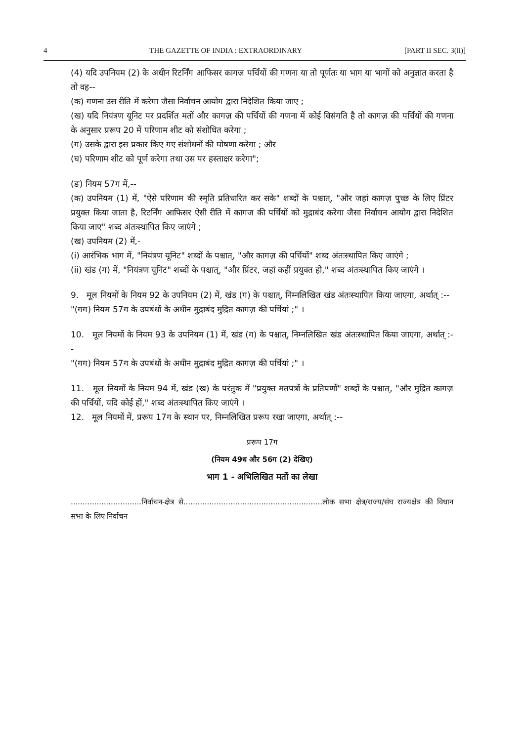4 THE GAZETTE OF INDIA : EXTRAORDINARY [PART II SEC. 3(ii)]
(4) यदि उपनियम (2) के अधीन रिटर्निंग आफिसर कागज़ पर्चियों की गणना या तो पूर्णतः या भाग या भागों को अनुज्ञात करता है तो वह--
(क) गणना उस रीति में करेगा जैसा निर्वाचन आयोग द्वारा निदेशित किया जाए ;
(ख) यदि नियंत्रण यूनिट पर प्रदर्शित मतों और कागज़ की पर्चियों की गणना में कोई विसंगति है तो कागज़ की पर्चियों की गणना के अनुसार प्ररूप 20 में परिणाम शीट को संशोधित करेगा ;
(ग) उसके द्वारा इस प्रकार किए गए संशोधनों की घोषणा करेगा ; और
(घ) परिणाम शीट को पूर्ण करेगा तथा उस पर हस्ताक्षर करेगा";
(ङ) नियम 57ग में,--
(क) उपनियम (1) में, "ऐसे परिणाम की स्मृति प्रतिधारित कर सके" शब्दों के पश्चात्, "और जहां कागज़ पुच्छ के लिए प्रिंटर प्रयुक्त किया जाता है, रिटर्निंग आफिसर ऐसी रीति में कागज की पर्चियों को मुद्राबंद करेगा जैसा निर्वाचन आयोग द्वारा निदेशित किया जाए" शब्द अंतःस्थापित किए जाएंगे ;
(ख) उपनियम (2) में,-
(i) आरंभिक भाग में, "नियंत्रण यूनिट" शब्दों के पश्चात्, "और कागज़ की पर्चियों" शब्द अंतःस्थापित किए जाएंगे ;
(ii) खंड (ग) में, "नियंत्रण यूनिट" शब्दों के पश्चात्, "और प्रिंटर, जहां कहीं प्रयुक्त हो," शब्द अंतःस्थापित किए जाएंगे ।
9. मूल नियमों के नियम 92 के उपनियम (2) में, खंड (ग) के पश्चात्, निम्नलिखित खंड अंतःस्थापित किया जाएगा, अर्थात् :--
"(गग) नियम 57ग के उपबंधों के अधीन मुद्राबंद मुद्रित कागज़ की पर्चियां ;" ।
10. मूल नियमों के नियम 93 के उपनियम (1) में, खंड (ग) के पश्चात्, निम्नलिखित खंड अंतःस्थापित किया जाएगा, अर्थात् :--
"(गग) नियम 57ग के उपबंधों के अधीन मुद्राबंद मुद्रित कागज़ की पर्चियां ;" ।
11. मूल नियमों के नियम 94 में, खंड (ख) के परंतुक में "प्रयुक्त मतपत्रों के प्रतिपर्णों" शब्दों के पश्चात्, "और मुद्रित कागज़ की पर्चियों, यदि कोई हों," शब्द अंतःस्थापित किए जाएंगे ।
12. मूल नियमों में, प्ररूप 17ग के स्थान पर, निम्नलिखित प्ररूप रखा जाएगा, अर्थात् :--
प्ररूप 17ग
(नियम 49ध और 56ग (2) देखिए)
भाग 1 - अभिलिखित मतों का लेखा
..............................निर्वाचन-क्षेत्र से...........................................................लोक सभा क्षेत्र/राज्य/संघ राज्यक्षेत्र की विधान सभा के लिए निर्वाचन